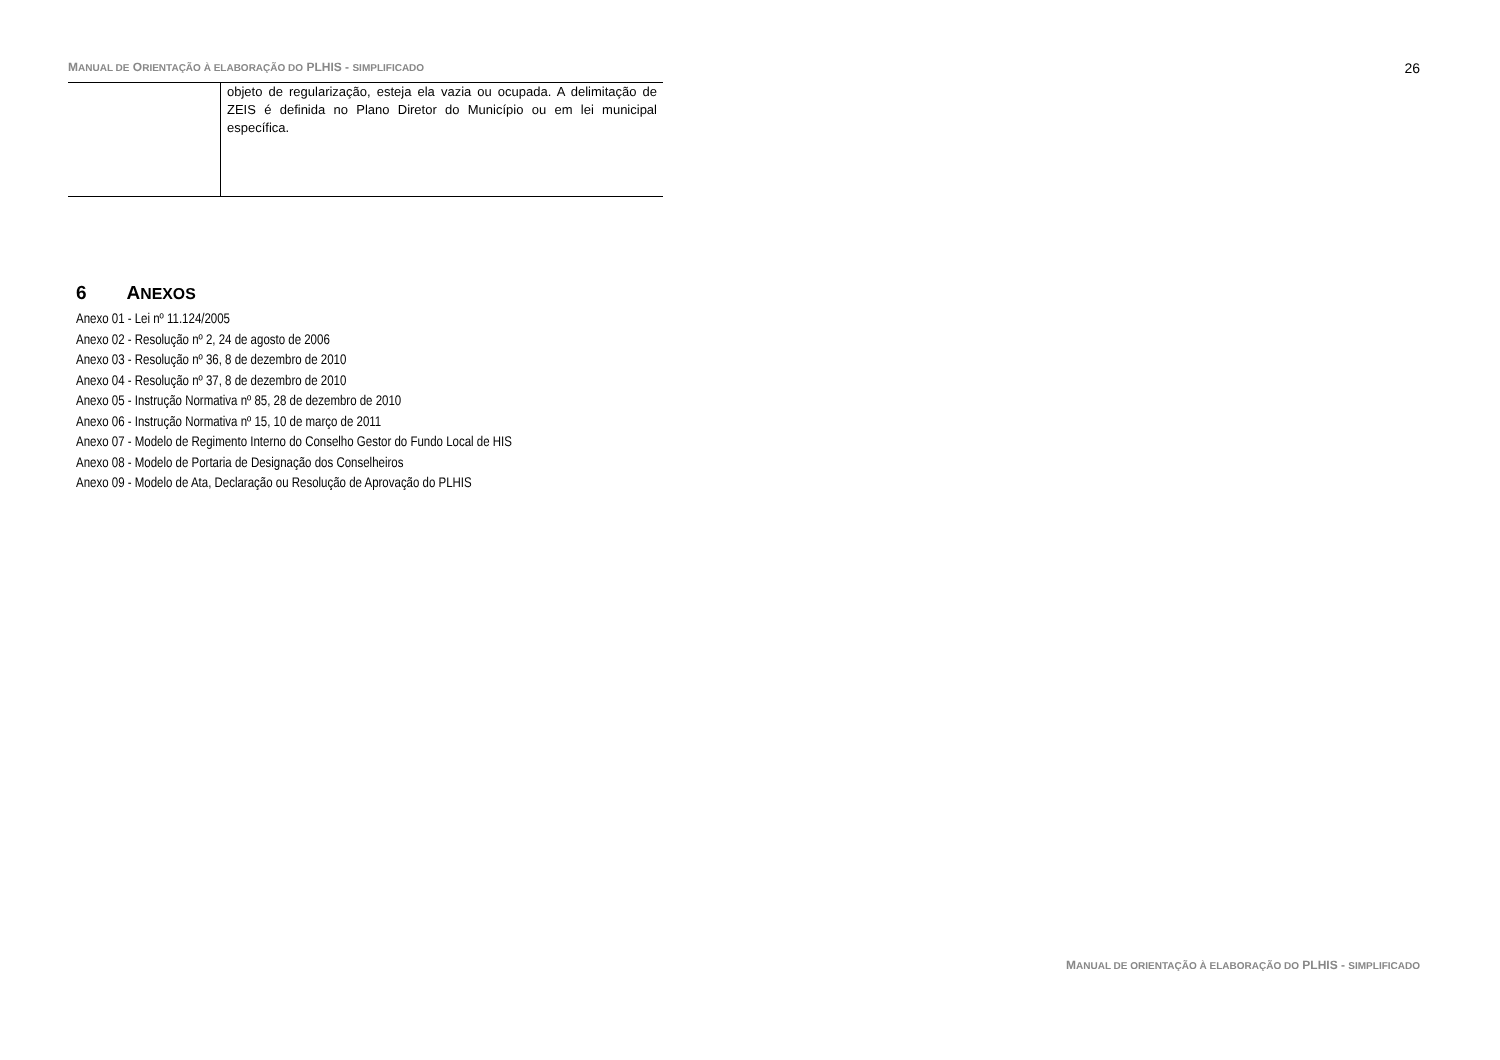MANUAL DE ORIENTAÇÃO À ELABORAÇÃO DO PLHIS - SIMPLIFICADO 26
| | objeto de regularização, esteja ela vazia ou ocupada. A delimitação de ZEIS é definida no Plano Diretor do Município ou em lei municipal específica. |
6 ANEXOS
Anexo 01 - Lei nº 11.124/2005
Anexo 02 - Resolução nº 2, 24 de agosto de 2006
Anexo 03 - Resolução nº 36, 8 de dezembro de 2010
Anexo 04 - Resolução nº 37, 8 de dezembro de 2010
Anexo 05 - Instrução Normativa nº 85, 28 de dezembro de 2010
Anexo 06 - Instrução Normativa nº 15, 10 de março de 2011
Anexo 07 - Modelo de Regimento Interno do Conselho Gestor do Fundo Local de HIS
Anexo 08 - Modelo de Portaria de Designação dos Conselheiros
Anexo 09 - Modelo de Ata, Declaração ou Resolução de Aprovação do PLHIS
MANUAL DE ORIENTAÇÃO À ELABORAÇÃO DO PLHIS - SIMPLIFICADO